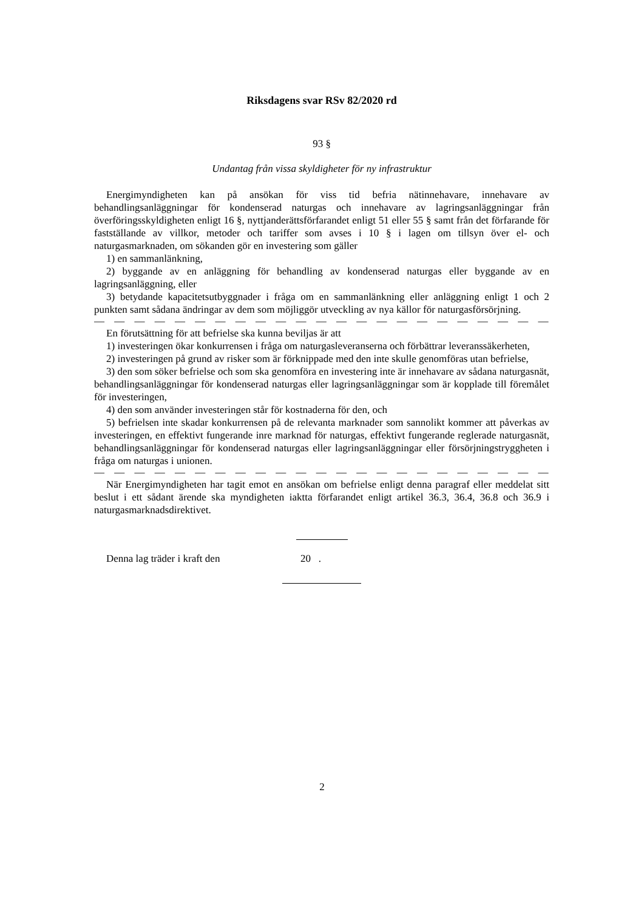Riksdagens svar RSv 82/2020 rd
93 §
Undantag från vissa skyldigheter för ny infrastruktur
Energimyndigheten kan på ansökan för viss tid befria nätinnehavare, innehavare av behandlingsanläggningar för kondenserad naturgas och innehavare av lagringsanläggningar från överföringsskyldigheten enligt 16 §, nyttjanderättsförfarandet enligt 51 eller 55 § samt från det förfarande för fastställande av villkor, metoder och tariffer som avses i 10 § i lagen om tillsyn över el- och naturgasmarknaden, om sökanden gör en investering som gäller
1) en sammanlänkning,
2) byggande av en anläggning för behandling av kondenserad naturgas eller byggande av en lagringsanläggning, eller
3) betydande kapacitetsutbyggnader i fråga om en sammanlänkning eller anläggning enligt 1 och 2 punkten samt sådana ändringar av dem som möjliggör utveckling av nya källor för naturgasförsörjning.
— — — — — — — — — — — — — — — — — — — — — — — — — — —
En förutsättning för att befrielse ska kunna beviljas är att
1) investeringen ökar konkurrensen i fråga om naturgasleveranserna och förbättrar leveranssäkerheten,
2) investeringen på grund av risker som är förknippade med den inte skulle genomföras utan befrielse,
3) den som söker befrielse och som ska genomföra en investering inte är innehavare av sådana naturgasnät, behandlingsanläggningar för kondenserad naturgas eller lagringsanläggningar som är kopplade till föremålet för investeringen,
4) den som använder investeringen står för kostnaderna för den, och
5) befrielsen inte skadar konkurrensen på de relevanta marknader som sannolikt kommer att påverkas av investeringen, en effektivt fungerande inre marknad för naturgas, effektivt fungerande reglerade naturgasnät, behandlingsanläggningar för kondenserad naturgas eller lagringsanläggningar eller försörjningstryggheten i fråga om naturgas i unionen.
— — — — — — — — — — — — — — — — — — — — — — — — — — —
När Energimyndigheten har tagit emot en ansökan om befrielse enligt denna paragraf eller meddelat sitt beslut i ett sådant ärende ska myndigheten iaktta förfarandet enligt artikel 36.3, 36.4, 36.8 och 36.9 i naturgasmarknadsdirektivet.
Denna lag träder i kraft den 20 .
2